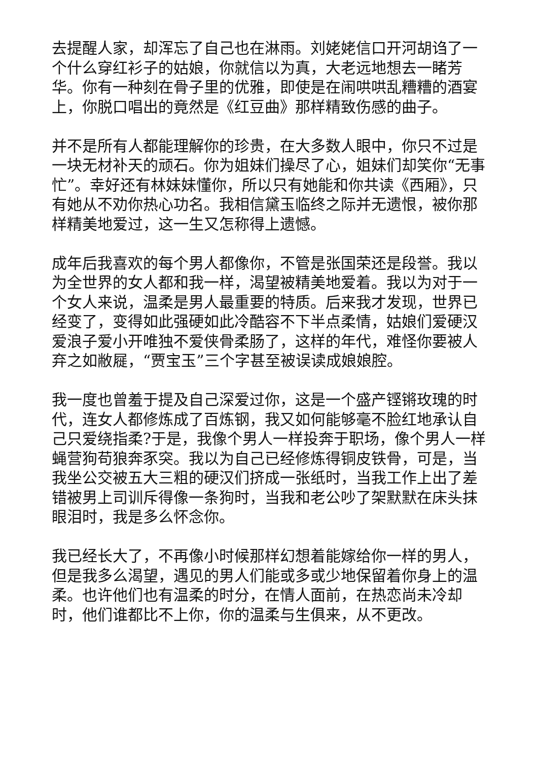去提醒人家，却浑忘了自己也在淋雨。刘姥姥信口开河胡诌了一个什么穿红衫子的姑娘，你就信以为真，大老远地想去一睹芳华。你有一种刻在骨子里的优雅，即使是在闹哄哄乱糟糟的酒宴上，你脱口唱出的竟然是《红豆曲》那样精致伤感的曲子。
并不是所有人都能理解你的珍贵，在大多数人眼中，你只不过是一块无材补天的顽石。你为姐妹们操尽了心，姐妹们却笑你“无事忙”。幸好还有林妹妹懂你，所以只有她能和你共读《西厢》，只有她从不劝你热心功名。我相信黛玉临终之际并无遗恨，被你那样精美地爱过，这一生又怎称得上遗憾。
成年后我喜欢的每个男人都像你，不管是张国荣还是段誉。我以为全世界的女人都和我一样，渴望被精美地爱着。我以为对于一个女人来说，温柔是男人最重要的特质。后来我才发现，世界已经变了，变得如此强硬如此冷酷容不下半点柔情，姑娘们爱硬汉爱浪子爱小开唯独不爱侠骨柔肠了，这样的年代，难怪你要被人弃之如敝屣，“贾宝玉”三个字甚至被误读成娘娘腔。
我一度也曾羞于提及自己深爱过你，这是一个盛产铿锵玫瑰的时代，连女人都修炼成了百炼钢，我又如何能够毫不脸红地承认自己只爱绕指柔?于是，我像个男人一样投奔于职场，像个男人一样蝇营狗苟狼奔豕突。我以为自己已经修炼得铜皮铁骨，可是，当我坐公交被五大三粗的硬汉们挤成一张纸时，当我工作上出了差错被男上司训斥得像一条狗时，当我和老公吵了架默默在床头抹眼泪时，我是多么怀念你。
我已经长大了，不再像小时候那样幻想着能嫁给你一样的男人，但是我多么渴望，遇见的男人们能或多或少地保留着你身上的温柔。也许他们也有温柔的时分，在情人面前，在热恋尚未冷却时，他们谁都比不上你，你的温柔与生俱来，从不更改。